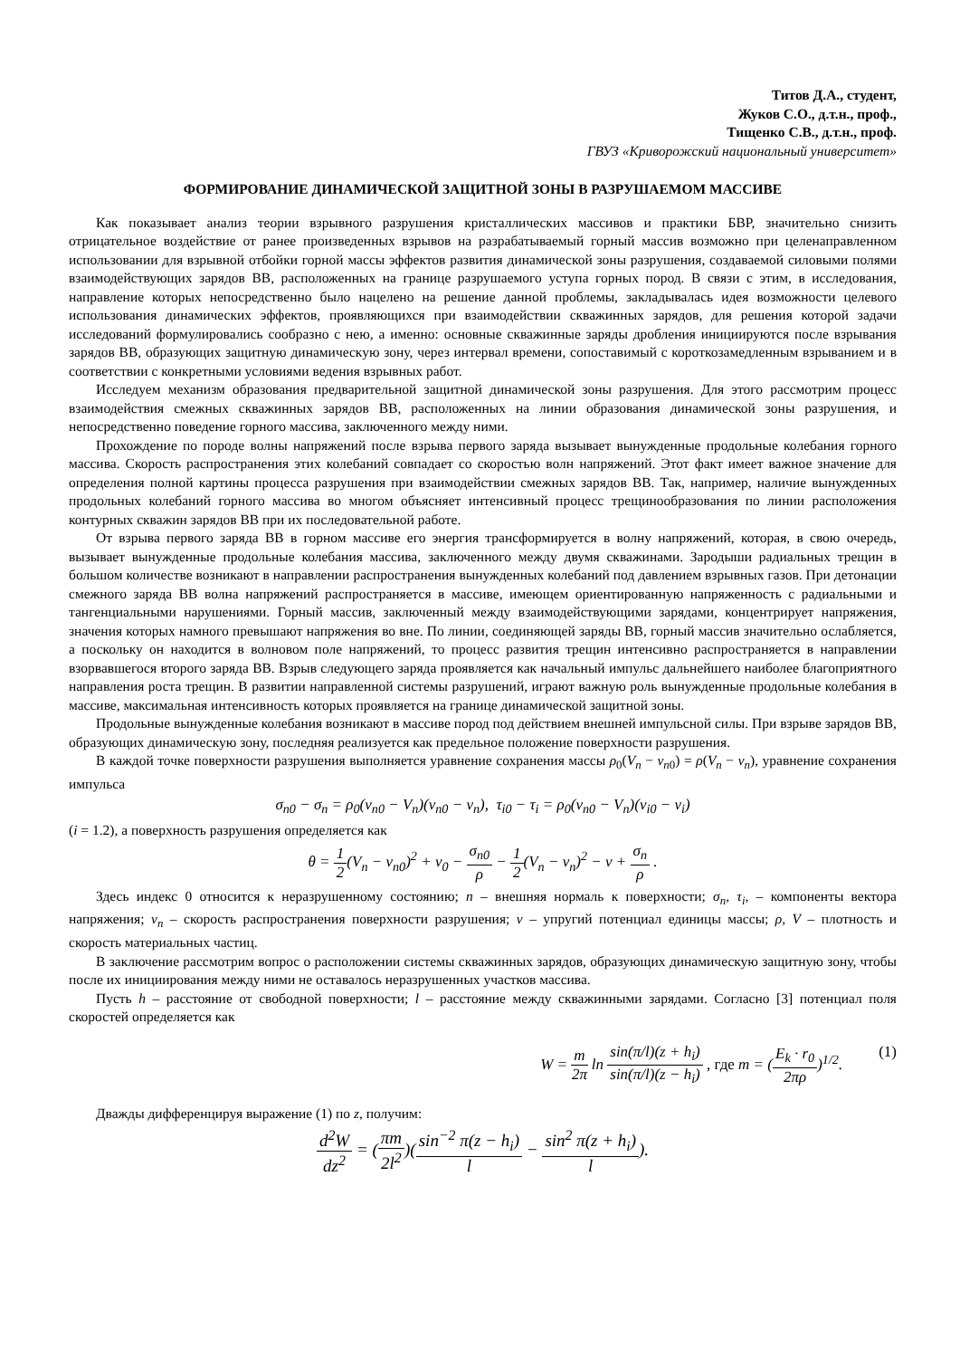Титов Д.А., студент,
Жуков С.О., д.т.н., проф.,
Тищенко С.В., д.т.н., проф.
ГВУЗ «Криворожский национальный университет»
ФОРМИРОВАНИЕ ДИНАМИЧЕСКОЙ ЗАЩИТНОЙ ЗОНЫ В РАЗРУШАЕМОМ МАССИВЕ
Как показывает анализ теории взрывного разрушения кристаллических массивов и практики БВР, значительно снизить отрицательное воздействие от ранее произведенных взрывов на разрабатываемый горный массив возможно при целенаправленном использовании для взрывной отбойки горной массы эффектов развития динамической зоны разрушения, создаваемой силовыми полями взаимодействующих зарядов ВВ, расположенных на границе разрушаемого уступа горных пород. В связи с этим, в исследования, направление которых непосредственно было нацелено на решение данной проблемы, закладывалась идея возможности целевого использования динамических эффектов, проявляющихся при взаимодействии скважинных зарядов, для решения которой задачи исследований формулировались сообразно с нею, а именно: основные скважинные заряды дробления инициируются после взрывания зарядов ВВ, образующих защитную динамическую зону, через интервал времени, сопоставимый с короткозамедленным взрыванием и в соответствии с конкретными условиями ведения взрывных работ.
Исследуем механизм образования предварительной защитной динамической зоны разрушения. Для этого рассмотрим процесс взаимодействия смежных скважинных зарядов ВВ, расположенных на линии образования динамической зоны разрушения, и непосредственно поведение горного массива, заключенного между ними.
Прохождение по породе волны напряжений после взрыва первого заряда вызывает вынужденные продольные колебания горного массива. Скорость распространения этих колебаний совпадает со скоростью волн напряжений. Этот факт имеет важное значение для определения полной картины процесса разрушения при взаимодействии смежных зарядов ВВ. Так, например, наличие вынужденных продольных колебаний горного массива во многом объясняет интенсивный процесс трещинообразования по линии расположения контурных скважин зарядов ВВ при их последовательной работе.
От взрыва первого заряда ВВ в горном массиве его энергия трансформируется в волну напряжений, которая, в свою очередь, вызывает вынужденные продольные колебания массива, заключенного между двумя скважинами. Зародыши радиальных трещин в большом количестве возникают в направлении распространения вынужденных колебаний под давлением взрывных газов. При детонации смежного заряда ВВ волна напряжений распространяется в массиве, имеющем ориентированную напряженность с радиальными и тангенциальными нарушениями. Горный массив, заключенный между взаимодействующими зарядами, концентрирует напряжения, значения которых намного превышают напряжения во вне. По линии, соединяющей заряды ВВ, горный массив значительно ослабляется, а поскольку он находится в волновом поле напряжений, то процесс развития трещин интенсивно распространяется в направлении взорвавшегося второго заряда ВВ. Взрыв следующего заряда проявляется как начальный импульс дальнейшего наиболее благоприятного направления роста трещин. В развитии направленной системы разрушений, играют важную роль вынужденные продольные колебания в массиве, максимальная интенсивность которых проявляется на границе динамической защитной зоны.
Продольные вынужденные колебания возникают в массиве пород под действием внешней импульсной силы. При взрыве зарядов ВВ, образующих динамическую зону, последняя реализуется как предельное положение поверхности разрушения.
В каждой точке поверхности разрушения выполняется уравнение сохранения массы ρ<sub>0</sub>(V<sub>n</sub> − v<sub>n0</sub>) = ρ(V<sub>n</sub> − v<sub>n</sub>), уравнение сохранения импульса
σ<sub>n0</sub> − σ<sub>n</sub> = ρ<sub>0</sub>(v<sub>n0</sub> − V<sub>n</sub>)(v<sub>n0</sub> − v<sub>n</sub>), τ<sub>i0</sub> − τ<sub>i</sub> = ρ<sub>0</sub>(v<sub>n0</sub> − V<sub>n</sub>)(v<sub>i0</sub> − v<sub>i</sub>)
(i = 1.2), а поверхность разрушения определяется как
θ = 1 2(V<sub>n</sub> − v<sub>n0</sub>)<sup>2</sup> + v<sub>0</sub> − σ<sub>n0</sub> ρ − 1 2(V<sub>n</sub> − v<sub>n</sub>)<sup>2</sup> − v + σ<sub>n</sub> ρ .
Здесь индекс 0 относится к неразрушенному состоянию; n – внешняя нормаль к поверхности; σ<sub>n</sub>, τ<sub>i</sub>, – компоненты вектора напряжения; v<sub>n</sub> – скорость распространения поверхности разрушения; v – упругий потенциал единицы массы; ρ, V – плотность и скорость материальных частиц.
В заключение рассмотрим вопрос о расположении системы скважинных зарядов, образующих динамическую защитную зону, чтобы после их инициирования между ними не оставалось неразрушенных участков массива.
Пусть h – расстояние от свободной поверхности; l – расстояние между скважинными зарядами. Согласно [3] потенциал поля скоростей определяется как
W = m 2π ln sin(π/l)(z + h<sub>i</sub>) sin(π/l)(z − h<sub>i</sub>) , где m = (E<sub>k</sub> · r<sub>0</sub> 2πρ)<sup>1/2</sup>. (1)
Дважды дифференцируя выражение (1) по z, получим:
d<sup>2</sup>W dz<sup>2</sup> = (πm 2l<sup>2</sup>)(sin<sup>−2</sup> π(z − h<sub>i</sub>) l − sin<sup>2</sup> π(z + h<sub>i</sub>) l).